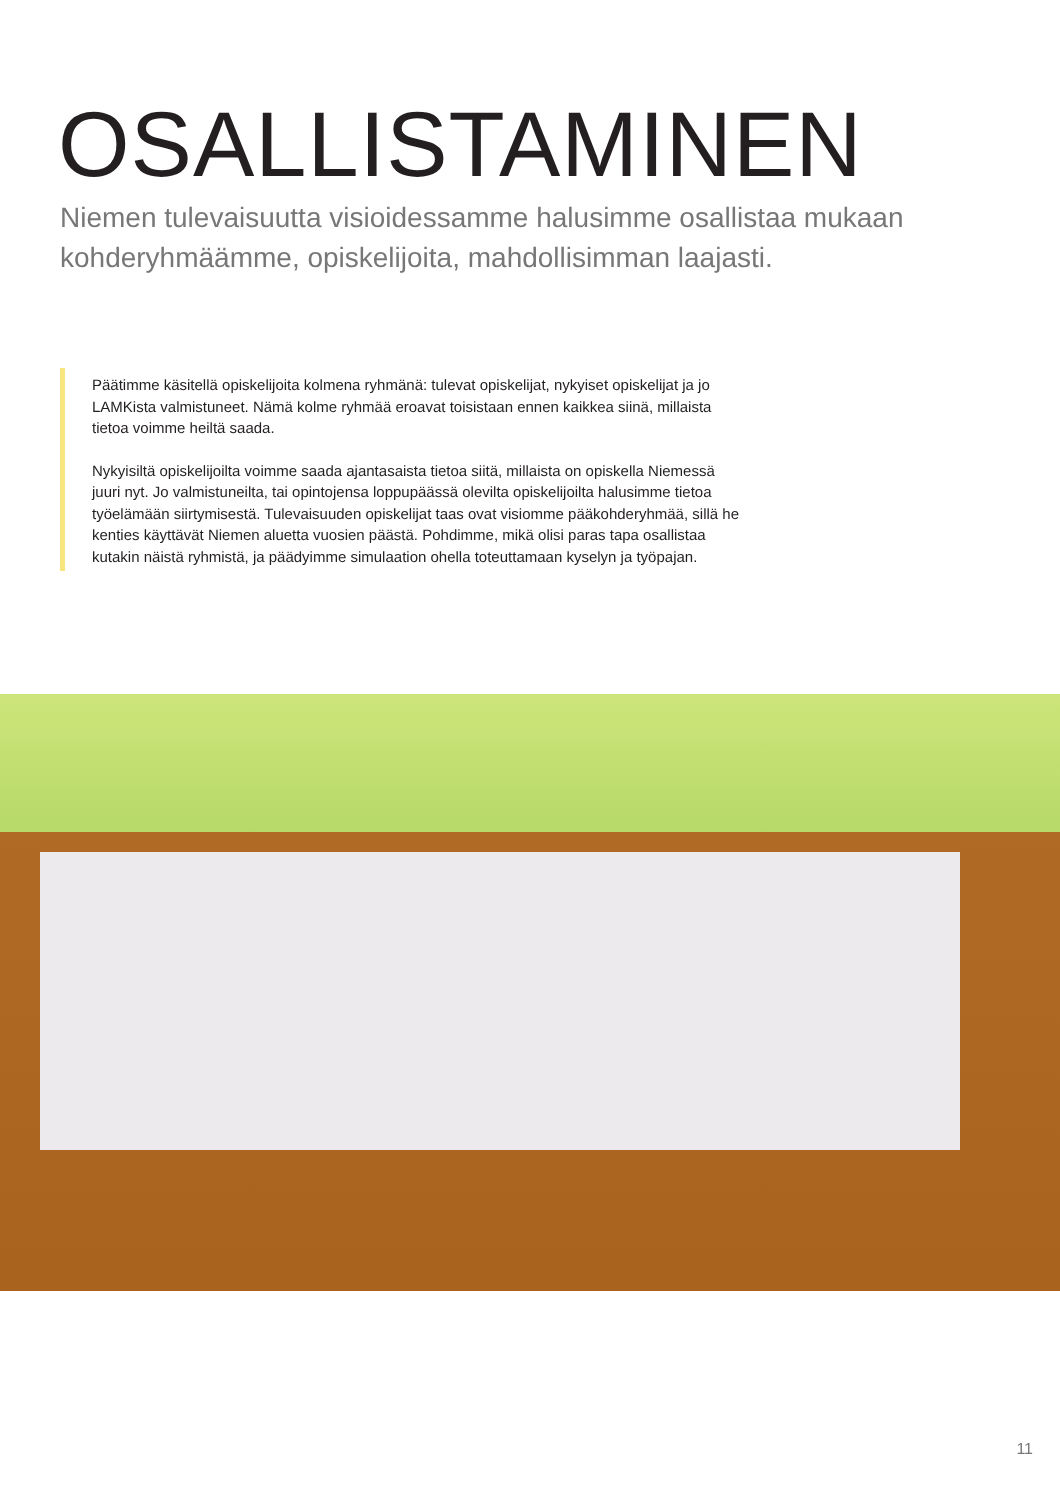OSALLISTAMINEN
Niemen tulevaisuutta visioidessamme halusimme osallistaa mukaan kohderyhmäämme, opiskelijoita, mahdollisimman laajasti.
Päätimme käsitellä opiskelijoita kolmena ryhmänä: tulevat opiskelijat, nykyiset opiskelijat ja jo LAMKista valmistuneet. Nämä kolme ryhmää eroavat toisistaan ennen kaikkea siinä, millaista tietoa voimme heiltä saada.
Nykyisiltä opiskelijoilta voimme saada ajantasaista tietoa siitä, millaista on opiskella Niemessä juuri nyt. Jo valmistuneilta, tai opintojensa loppupäässä olevilta opiskelijoilta halusimme tietoa työelämään siirtymisestä. Tulevaisuuden opiskelijat taas ovat visiomme pääkohderyhmää, sillä he kenties käyttävät Niemen aluetta vuosien päästä. Pohdimme, mikä olisi paras tapa osallistaa kutakin näistä ryhmistä, ja päädyimme simulaation ohella toteuttamaan kyselyn ja työpajan.
11